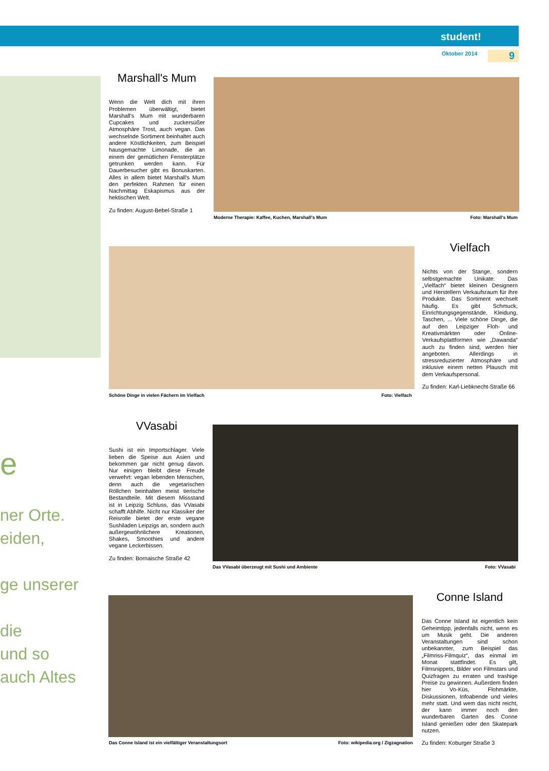student!
Oktober 2014 9
Marshall's Mum
Wenn die Welt dich mit ihren Problemen überwältigt, bietet Marshall’s Mum mit wunderbaren Cupcakes und zuckersüßer Atmosphäre Trost, auch vegan. Das wechselnde Sortiment beinhaltet auch andere Köstlichkeiten, zum Beispiel hausgemachte Limonade, die an einem der gemütlichen Fensterplätze getrunken werden kann. Für Dauerbesucher gibt es Bonuskarten. Alles in allem bietet Marshall's Mum den perfekten Rahmen für einen Nachmittag Eskapismus aus der hektischen Welt.
Zu finden: August-Bebel-Straße 1
Moderne Therapie: Kaffee, Kuchen, Marshall's Mum Foto: Marshall's Mum
Schöne Dinge in vielen Fächern im Vielfach Foto: Vielfach
Vielfach
Nichts von der Stange, sondern selbstgemachte Unikate: Das „Vielfach“ bietet kleinen Designern und Herstellern Verkaufsraum für ihre Produkte. Das Sortiment wechselt häufig. Es gibt Schmuck, Einrichtungsgegenstände, Kleidung, Taschen, ... Viele schöne Dinge, die auf den Leipziger Floh- und Kreativmärkten oder Online-Verkaufsplattformen wie „Dawanda“ auch zu finden sind, werden hier angeboten. Allerdings in stressreduzierter Atmosphäre und inklusive einem netten Plausch mit dem Verkaufspersonal.
Zu finden: Karl-Liebknecht-Straße 66
VVasabi
Sushi ist ein Importschlager. Viele lieben die Speise aus Asien und bekommen gar nicht genug davon. Nur einigen bleibt diese Freude verwehrt: vegan lebenden Menschen, denn auch die vegetarischen Röllchen beinhalten meist tierische Bestandteile. Mit diesem Missstand ist in Leipzig Schluss, das VVasabi schafft Abhilfe. Nicht nur Klassiker der Reisrolle bietet der erste vegane Sushiladen Leipzigs an, sondern auch außergewöhnlichere Kreationen, Shakes, Smoothies und andere vegane Leckerbissen.
Zu finden: Bornaische Straße 42
Das VVasabi überzeugt mit Sushi und Ambiente Foto: VVasabi
Das Conne Island ist ein vielfältiger Veranstaltungsort Foto: wikipedia.org / Zigzagnation
Conne Island
Das Conne Island ist eigentlich kein Geheimtipp, jedenfalls nicht, wenn es um Musik geht. Die anderen Veranstaltungen sind schon unbekannter, zum Beispiel das „Filmriss-Filmquiz“, das einmal im Monat stattfindet. Es gilt, Filmsnippets, Bilder von Filmstars und Quizfragen zu erraten und trashige Preise zu gewinnen. Außerdem finden hier Vo-Küs, Flohmärkte, Diskussionen, Infoabende und vieles mehr statt. Und wem das nicht reicht, der kann immer noch den wunderbaren Garten des Conne Island genießen oder den Skatepark nutzen.
Zu finden: Koburger Straße 3
e
ner Orte.
eiden,
ge unserer
die
und so
auch Altes